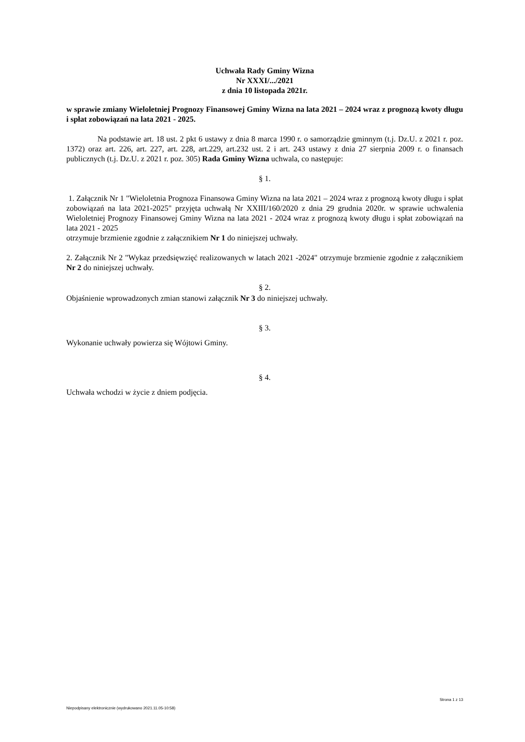Uchwała Rady Gminy Wizna
Nr XXXI/.../2021
z dnia 10 listopada 2021r.
w sprawie zmiany Wieloletniej Prognozy Finansowej Gminy Wizna na lata 2021 – 2024 wraz z prognozą kwoty długu i spłat zobowiązań na lata 2021 - 2025.
Na podstawie art. 18 ust. 2 pkt 6 ustawy z dnia 8 marca 1990 r. o samorządzie gminnym (t.j. Dz.U. z 2021 r. poz. 1372) oraz art. 226, art. 227, art. 228, art.229, art.232 ust. 2 i art. 243 ustawy z dnia 27 sierpnia 2009 r. o finansach publicznych (t.j. Dz.U. z 2021 r. poz. 305) Rada Gminy Wizna uchwala, co następuje:
§ 1.
1. Załącznik Nr 1 "Wieloletnia Prognoza Finansowa Gminy Wizna na lata 2021 – 2024 wraz z prognozą kwoty długu i spłat zobowiązań na lata 2021-2025" przyjęta uchwałą Nr XXIII/160/2020 z dnia 29 grudnia 2020r. w sprawie uchwalenia Wieloletniej Prognozy Finansowej Gminy Wizna na lata 2021 - 2024 wraz z prognozą kwoty długu i spłat zobowiązań na lata 2021 - 2025
otrzymuje brzmienie zgodnie z załącznikiem Nr 1 do niniejszej uchwały.
2. Załącznik Nr 2 "Wykaz przedsięwzięć realizowanych w latach 2021 -2024" otrzymuje brzmienie zgodnie z załącznikiem Nr 2 do niniejszej uchwały.
§ 2.
Objaśnienie wprowadzonych zmian stanowi załącznik Nr 3 do niniejszej uchwały.
§ 3.
Wykonanie uchwały powierza się Wójtowi Gminy.
§ 4.
Uchwała wchodzi w życie z dniem podjęcia.
Strona 1 z 13
Niepodpisany elektronicznie (wydrukowano 2021.11.05-10:58)